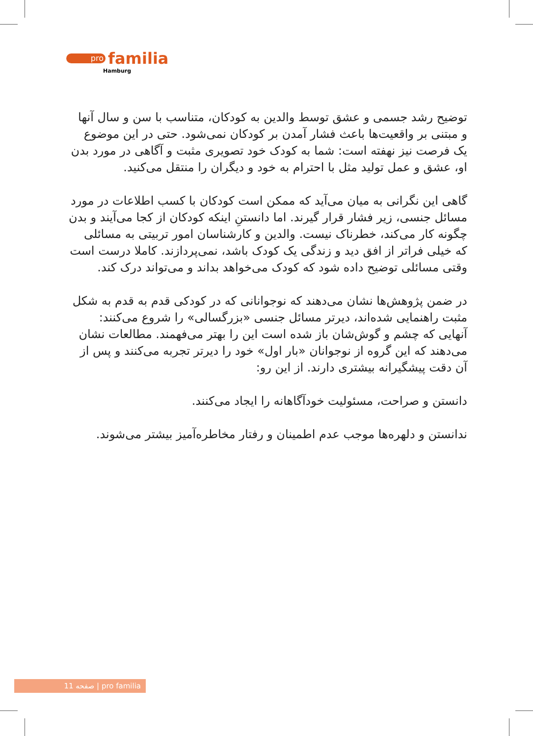pro familia
Hamburg
توضیح رشد جسمی و عشق توسط والدین به کودکان، متناسب با سن و سال آنها و مبتنی بر واقعیت‌ها باعث فشار آمدن بر کودکان نمی‌شود. حتی در این موضوع یک فرصت نیز نهفته است: شما به کودک خود تصویری مثبت و آگاهی در مورد بدن او، عشق و عمل تولید مثل با احترام به خود و دیگران را منتقل می‌کنید.
گاهی این نگرانی به میان می‌آید که ممکن است کودکان با کسب اطلاعات در مورد مسائل جنسی، زیر فشار قرار گیرند. اما دانستنِ اینکه کودکان از کجا می‌آیند و بدن چگونه کار می‌کند، خطرناک نیست. والدین و کارشناسان امور تربیتی به مسائلی که خیلی فراتر از افق دید و زندگی یک کودک باشد، نمی‌پردازند. کاملا درست است وقتی مسائلی توضیح داده شود که کودک می‌خواهد بداند و می‌تواند درک کند.
در ضمن پژوهش‌ها نشان می‌دهند که نوجوانانی که در کودکی قدم به قدم به شکل مثبت راهنمایی شده‌اند، دیرتر مسائل جنسی «بزرگسالی» را شروع می‌کنند: آنهایی که چشم و گوش‌شان باز شده است این را بهتر می‌فهمند. مطالعات نشان می‌دهند که این گروه از نوجوانان «بار اول» خود را دیرتر تجربه می‌کنند و پس از آن دقت پیشگیرانه بیشتری دارند. از این رو:
دانستن و صراحت، مسئولیت خودآگاهانه را ایجاد می‌کنند.
ندانستن و دلهره‌ها موجب عدم اطمینان و رفتار مخاطره‌آمیز بیشتر می‌شوند.
11 صفحه | pro familia